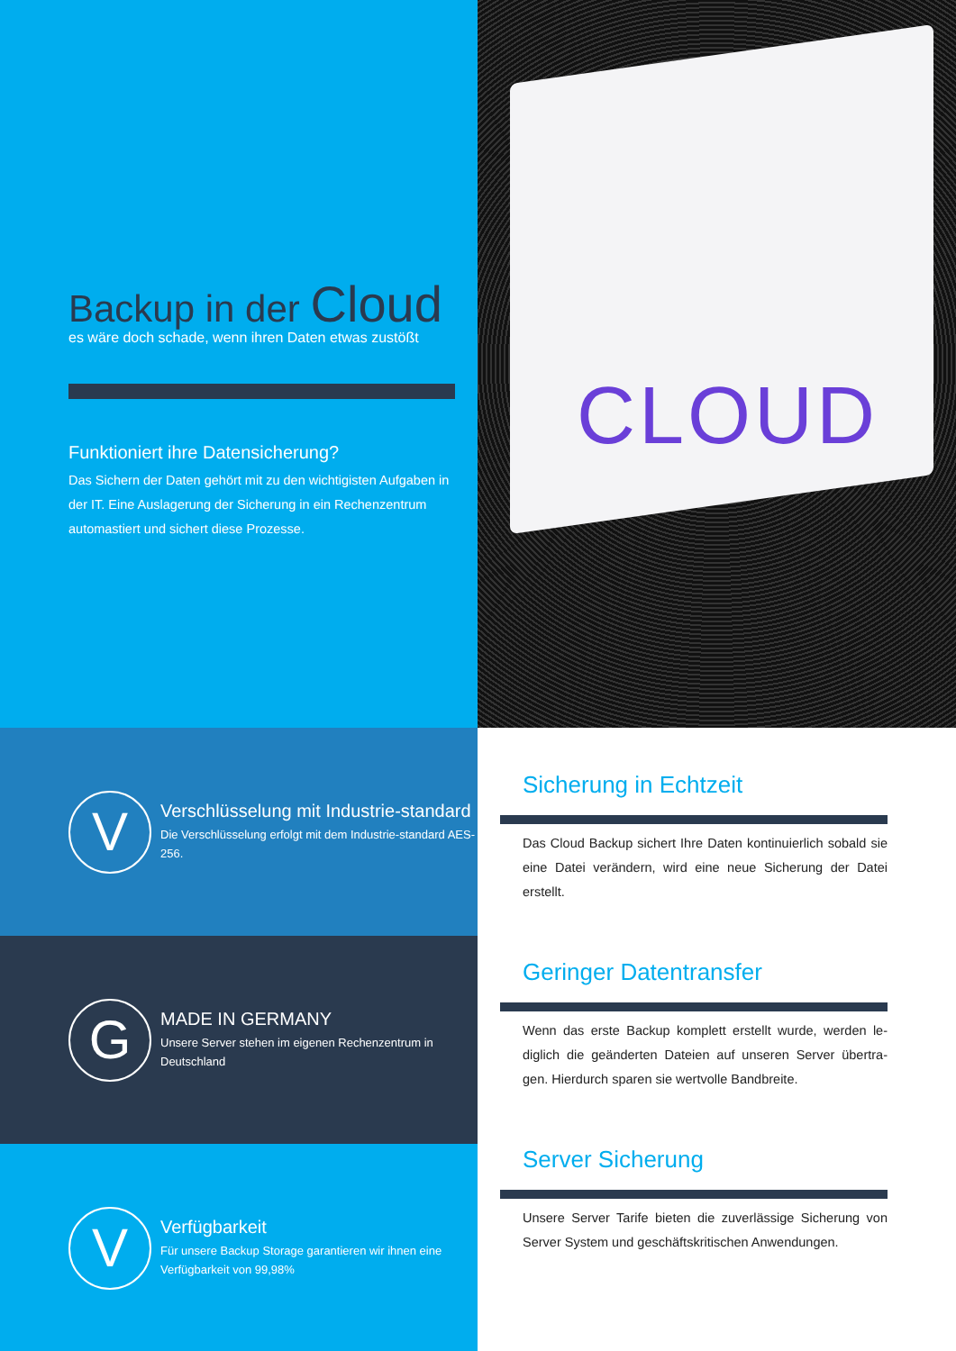Backup in der Cloud
es wäre doch schade, wenn ihren Daten etwas zustößt
Funktioniert ihre Datensicherung?
Das Sichern der Daten gehört mit zu den wichtigisten Aufgaben in der IT. Eine Auslagerung der Sicherung in ein Rechenzentrum automastiert und sichert diese Prozesse.
CLOUD
V
Verschlüsselung mit Industrie-standard
Die Verschlüsselung erfolgt mit dem Industrie-standard AES-256.
G
MADE IN GERMANY
Unsere Server stehen im eigenen Rechenzentrum in Deutschland
V
Verfügbarkeit
Für unsere Backup Storage garantieren wir ihnen eine Verfügbarkeit von 99,98%
Sicherung in Echtzeit
Das Cloud Backup sichert Ihre Daten kontinuierlich sobald sie eine Datei verändern, wird eine neue Sicherung der Datei erstellt.
Geringer Datentransfer
Wenn das erste Backup komplett erstellt wurde, werden le-diglich die geänderten Dateien auf unseren Server übertra-gen. Hierdurch sparen sie wertvolle Bandbreite.
Server Sicherung
Unsere Server Tarife bieten die zuverlässige Sicherung von Server System und geschäftskritischen Anwendungen.